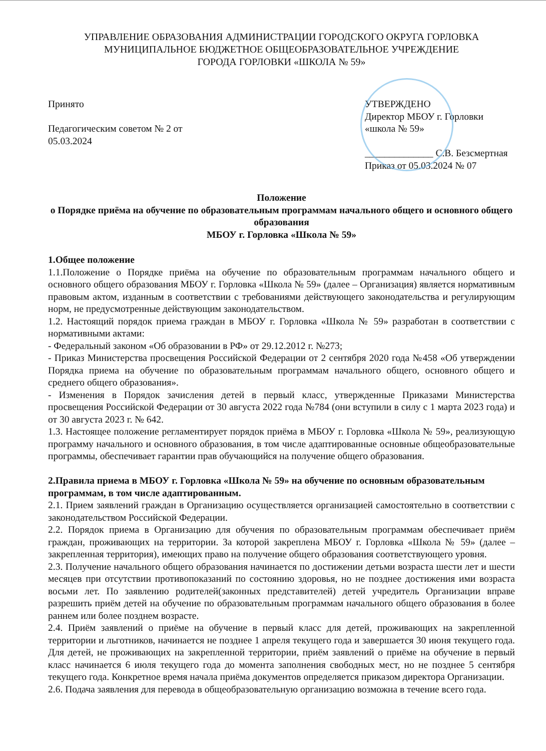УПРАВЛЕНИЕ ОБРАЗОВАНИЯ АДМИНИСТРАЦИИ ГОРОДСКОГО ОКРУГА ГОРЛОВКА
МУНИЦИПАЛЬНОЕ БЮДЖЕТНОЕ ОБЩЕОБРАЗОВАТЕЛЬНОЕ УЧРЕЖДЕНИЕ
ГОРОДА ГОРЛОВКИ «ШКОЛА № 59»
Принято
Педагогическим советом № 2 от 05.03.2024
УТВЕРЖДЕНО
Директор МБОУ г. Горловки «школа № 59»
______________ С.В. Безсмертная
Приказ от 05.03.2024 № 07
Положение
о Порядке приёма на обучение по образовательным программам начального общего и основного общего образования
МБОУ г. Горловка «Школа № 59»
1.Общее положение
1.1.Положение о Порядке приёма на обучение по образовательным программам начального общего и основного общего образования МБОУ г. Горловка «Школа № 59» (далее – Организация) является нормативным правовым актом, изданным в соответствии с требованиями действующего законодательства и регулирующим норм, не предусмотренные действующим законодательством.
1.2. Настоящий порядок приема граждан в МБОУ г. Горловка «Школа № 59» разработан в соответствии с нормативными актами:
- Федеральный законом «Об образовании в РФ» от 29.12.2012 г. №273;
- Приказ Министерства просвещения Российской Федерации от 2 сентября 2020 года №458 «Об утверждении Порядка приема на обучение по образовательным программам начального общего, основного общего и среднего общего образования».
- Изменения в Порядок зачисления детей в первый класс, утвержденные Приказами Министерства просвещения Российской Федерации от 30 августа 2022 года №784 (они вступили в силу с 1 марта 2023 года) и от 30 августа 2023 г. № 642.
1.3. Настоящее положение регламентирует порядок приёма в МБОУ г. Горловка «Школа № 59», реализующую программу начального и основного образования, в том числе адаптированные основные общеобразовательные программы, обеспечивает гарантии прав обучающийся на получение общего образования.
2.Правила приема в МБОУ г. Горловка «Школа № 59» на обучение по основным образовательным программам, в том числе адаптированным.
2.1. Прием заявлений граждан в Организацию осуществляется организацией самостоятельно в соответствии с законодательством Российской Федерации.
2.2. Порядок приема в Организацию для обучения по образовательным программам обеспечивает приём граждан, проживающих на территории. За которой закреплена МБОУ г. Горловка «Школа № 59» (далее – закрепленная территория), имеющих право на получение общего образования соответствующего уровня.
2.3. Получение начального общего образования начинается по достижении детьми возраста шести лет и шести месяцев при отсутствии противопоказаний по состоянию здоровья, но не позднее достижения ими возраста восьми лет. По заявлению родителей(законных представителей) детей учредитель Организации вправе разрешить приём детей на обучение по образовательным программам начального общего образования в более раннем или более позднем возрасте.
2.4. Приём заявлений о приёме на обучение в первый класс для детей, проживающих на закрепленной территории и льготников, начинается не позднее 1 апреля текущего года и завершается 30 июня текущего года. Для детей, не проживающих на закрепленной территории, приём заявлений о приёме на обучение в первый класс начинается 6 июля текущего года до момента заполнения свободных мест, но не позднее 5 сентября текущего года. Конкретное время начала приёма документов определяется приказом директора Организации.
2.6. Подача заявления для перевода в общеобразовательную организацию возможна в течение всего года.